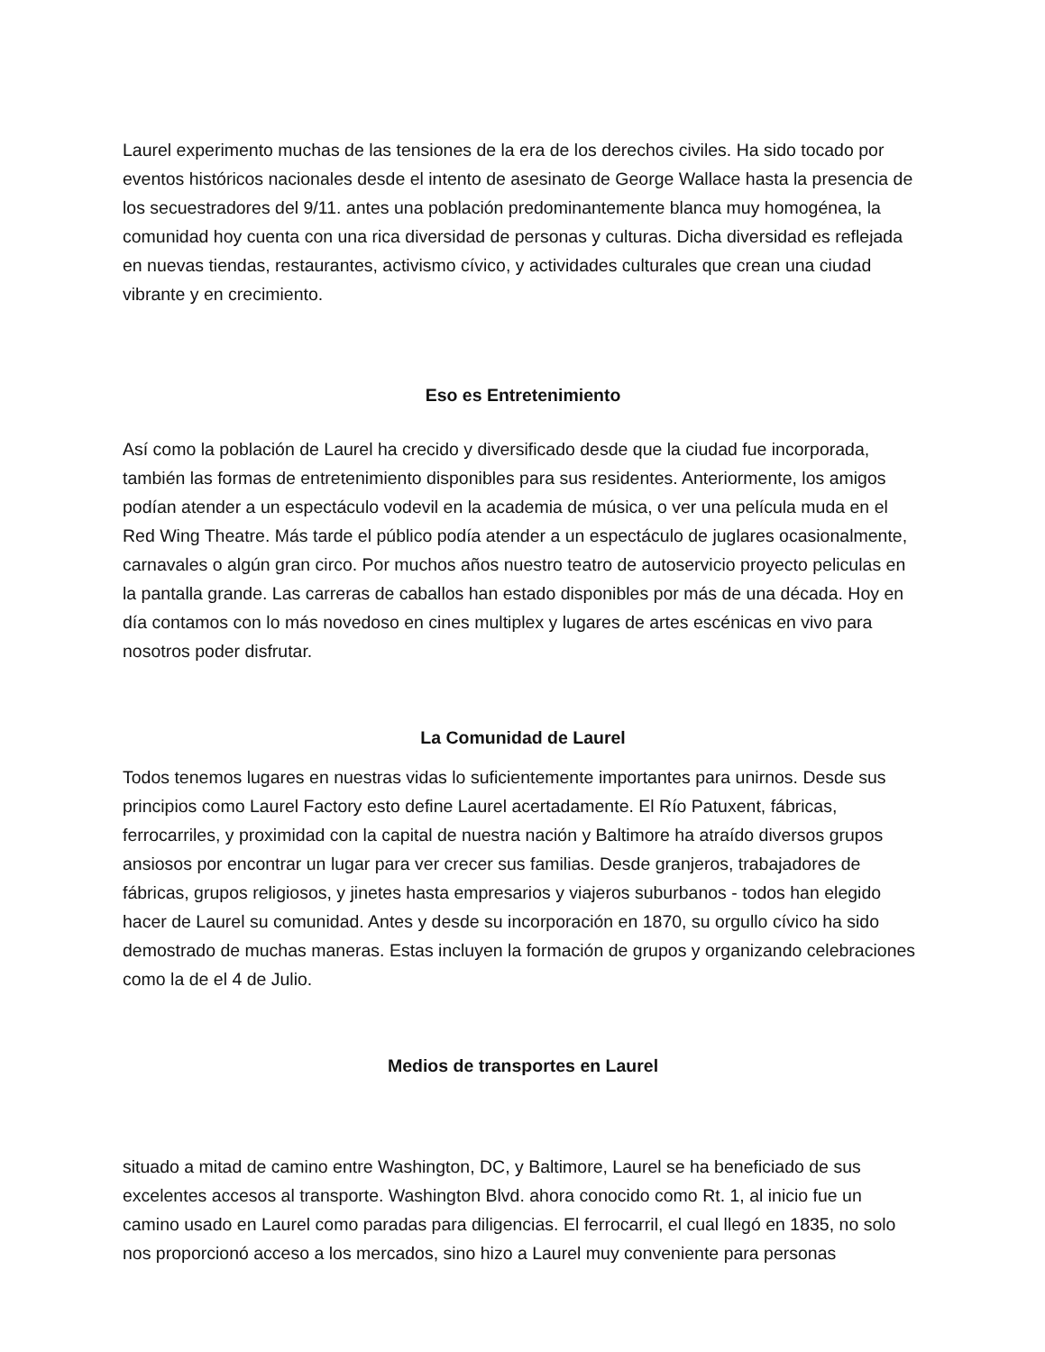Laurel experimento muchas de las tensiones de la era de los derechos civiles. Ha sido tocado por eventos históricos nacionales desde el intento de asesinato de George Wallace hasta la presencia de los secuestradores del 9/11. antes una población predominantemente blanca muy homogénea, la comunidad hoy cuenta con una rica diversidad de personas y culturas. Dicha diversidad es reflejada en nuevas tiendas, restaurantes, activismo cívico, y actividades culturales que crean una ciudad vibrante y en crecimiento.
Eso es Entretenimiento
Así como la población de Laurel ha crecido y diversificado desde que la ciudad fue incorporada, también las formas de entretenimiento disponibles para sus residentes. Anteriormente, los amigos podían atender a un espectáculo vodevil en la academia de música, o ver una película muda en el Red Wing Theatre. Más tarde el público podía atender a un espectáculo de juglares ocasionalmente, carnavales o algún gran circo. Por muchos años nuestro teatro de autoservicio proyecto peliculas en la pantalla grande. Las carreras de caballos han estado disponibles por más de una década. Hoy en día contamos con lo más novedoso en cines multiplex y lugares de artes escénicas en vivo para nosotros poder disfrutar.
La Comunidad de Laurel
Todos tenemos lugares en nuestras vidas lo suficientemente importantes para unirnos. Desde sus principios como Laurel Factory esto define Laurel acertadamente. El Río Patuxent, fábricas, ferrocarriles, y proximidad con la capital de nuestra nación y Baltimore ha atraído diversos grupos ansiosos por encontrar un lugar para ver crecer sus familias. Desde granjeros, trabajadores de fábricas, grupos religiosos, y jinetes hasta empresarios y viajeros suburbanos - todos han elegido hacer de Laurel su comunidad. Antes y desde su incorporación en 1870, su orgullo cívico ha sido demostrado de muchas maneras. Estas incluyen la formación de grupos y organizando celebraciones como la de el 4 de Julio.
Medios de transportes en Laurel
situado a mitad de camino entre Washington, DC, y Baltimore, Laurel se ha beneficiado de sus excelentes accesos al transporte. Washington Blvd. ahora conocido como Rt. 1, al inicio fue un camino usado en Laurel como paradas para diligencias. El ferrocarril, el cual llegó en 1835, no solo nos proporcionó acceso a los mercados, sino hizo a Laurel muy conveniente para personas